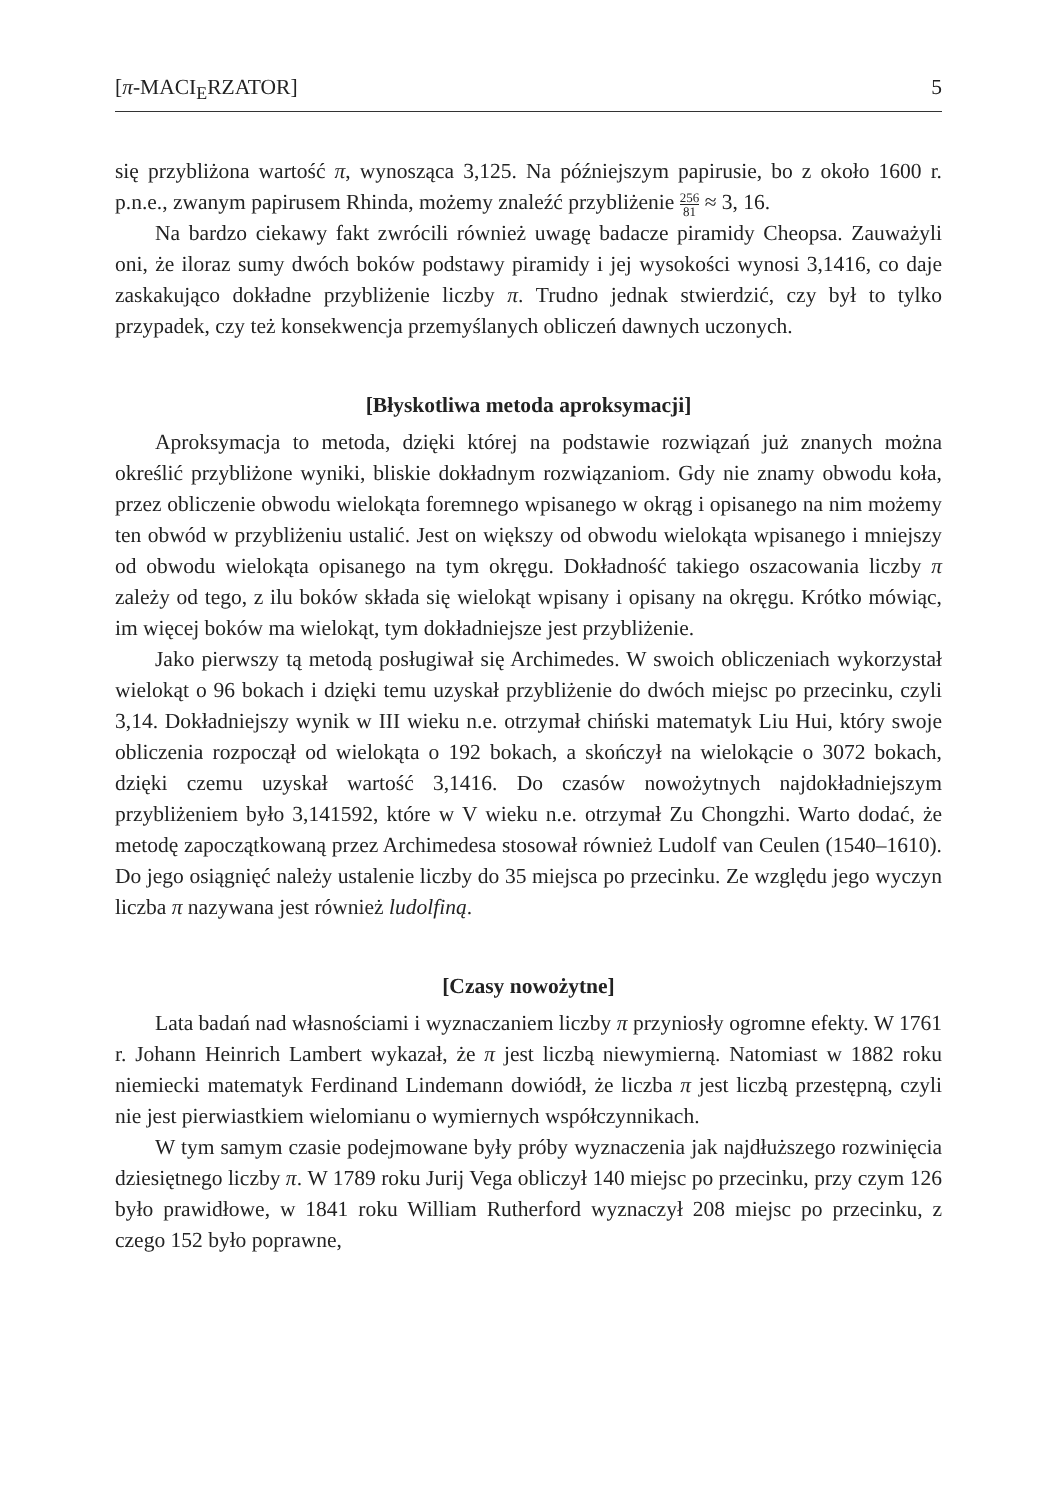[π-MACI<sub>E</sub>RZATOR] 5
się przybliżona wartość π, wynosząca 3,125. Na późniejszym papirusie, bo z około 1600 r. p.n.e., zwanym papirusem Rhinda, możemy znaleźć przybliżenie 256 81 ≈ 3, 16.
Na bardzo ciekawy fakt zwrócili również uwagę badacze piramidy Cheopsa. Zauważyli oni, że iloraz sumy dwóch boków podstawy piramidy i jej wysokości wynosi 3,1416, co daje zaskakująco dokładne przybliżenie liczby π. Trudno jednak stwierdzić, czy był to tylko przypadek, czy też konsekwencja przemyślanych obliczeń dawnych uczonych.
[Błyskotliwa metoda aproksymacji]
Aproksymacja to metoda, dzięki której na podstawie rozwiązań już znanych można określić przybliżone wyniki, bliskie dokładnym rozwiązaniom. Gdy nie znamy obwodu koła, przez obliczenie obwodu wielokąta foremnego wpisanego w okrąg i opisanego na nim możemy ten obwód w przybliżeniu ustalić. Jest on większy od obwodu wielokąta wpisanego i mniejszy od obwodu wielokąta opisanego na tym okręgu. Dokładność takiego oszacowania liczby π zależy od tego, z ilu boków składa się wielokąt wpisany i opisany na okręgu. Krótko mówiąc, im więcej boków ma wielokąt, tym dokładniejsze jest przybliżenie.
Jako pierwszy tą metodą posługiwał się Archimedes. W swoich obliczeniach wykorzystał wielokąt o 96 bokach i dzięki temu uzyskał przybliżenie do dwóch miejsc po przecinku, czyli 3,14. Dokładniejszy wynik w III wieku n.e. otrzymał chiński matematyk Liu Hui, który swoje obliczenia rozpoczął od wielokąta o 192 bokach, a skończył na wielokącie o 3072 bokach, dzięki czemu uzyskał wartość 3,1416. Do czasów nowożytnych najdokładniejszym przybliżeniem było 3,141592, które w V wieku n.e. otrzymał Zu Chongzhi. Warto dodać, że metodę zapoczątkowaną przez Archimedesa stosował również Ludolf van Ceulen (1540–1610). Do jego osiągnięć należy ustalenie liczby do 35 miejsca po przecinku. Ze względu jego wyczyn liczba π nazywana jest również ludolfiną.
[Czasy nowożytne]
Lata badań nad własnościami i wyznaczaniem liczby π przyniosły ogromne efekty. W 1761 r. Johann Heinrich Lambert wykazał, że π jest liczbą niewymierną. Natomiast w 1882 roku niemiecki matematyk Ferdinand Lindemann dowiódł, że liczba π jest liczbą przestępną, czyli nie jest pierwiastkiem wielomianu o wymiernych współczynnikach.
W tym samym czasie podejmowane były próby wyznaczenia jak najdłuższego rozwinięcia dziesiętnego liczby π. W 1789 roku Jurij Vega obliczył 140 miejsc po przecinku, przy czym 126 było prawidłowe, w 1841 roku William Rutherford wyznaczył 208 miejsc po przecinku, z czego 152 było poprawne,